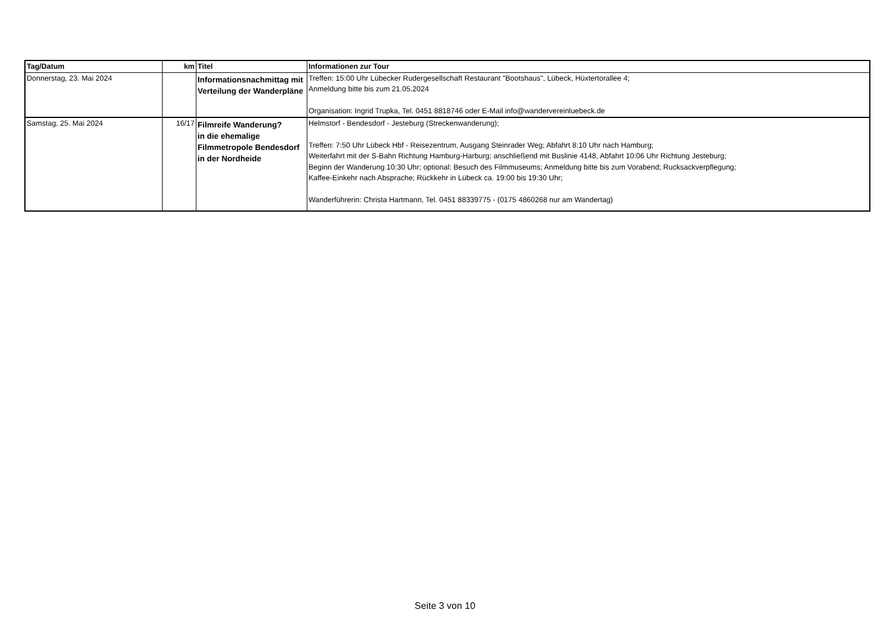| Tag/Datum | km | Titel | Informationen zur Tour |
| --- | --- | --- | --- |
| Donnerstag, 23. Mai 2024 | | Informationsnachmittag mit Verteilung der Wanderpläne | Treffen: 15:00 Uhr Lübecker Rudergesellschaft Restaurant "Bootshaus", Lübeck, Hüxtertorallee 4; Anmeldung bitte bis zum 21.05.2024 Organisation: Ingrid Trupka, Tel. 0451 8818746 oder E-Mail info@wandervereinluebeck.de |
| Samstag, 25. Mai 2024 | 16/17 | Filmreife Wanderung? in die ehemalige Filmmetropole Bendesdorf in der Nordheide | Helmstorf - Bendesdorf - Jesteburg (Streckenwanderung); Treffen: 7:50 Uhr Lübeck Hbf - Reisezentrum, Ausgang Steinrader Weg; Abfahrt 8:10 Uhr nach Hamburg; Weiterfahrt mit der S-Bahn Richtung Hamburg-Harburg; anschließend mit Buslinie 4148, Abfahrt 10:06 Uhr Richtung Jesteburg; Beginn der Wanderung 10:30 Uhr; optional: Besuch des Filmmuseums; Anmeldung bitte bis zum Vorabend; Rucksackverpflegung; Kaffee-Einkehr nach Absprache; Rückkehr in Lübeck ca. 19:00 bis 19:30 Uhr; Wanderführerin: Christa Hartmann, Tel. 0451 88339775 - (0175 4860268 nur am Wandertag) |
Seite 3 von 10